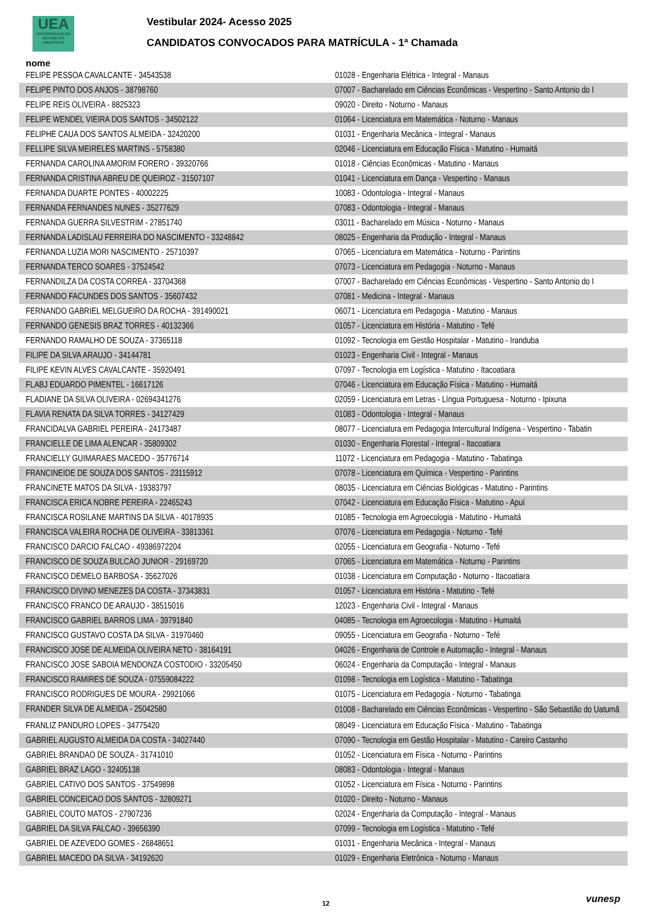UEA
UNIVERSIDADE DO ESTADO DO AMAZONAS
Vestibular 2024- Acesso 2025
CANDIDATOS CONVOCADOS PARA MATRÍCULA - 1ª Chamada
nome
| FELIPE PESSOA CAVALCANTE - 34543538 | 01028 - Engenharia Elétrica - Integral - Manaus |
| FELIPE PINTO DOS ANJOS - 38798760 | 07007 - Bacharelado em Ciências Econômicas - Vespertino - Santo Antonio do I |
| FELIPE REIS OLIVEIRA - 8825323 | 09020 - Direito - Noturno - Manaus |
| FELIPE WENDEL VIEIRA DOS SANTOS - 34502122 | 01064 - Licenciatura em Matemática - Noturno - Manaus |
| FELIPHE CAUA DOS SANTOS ALMEIDA - 32420200 | 01031 - Engenharia Mecânica - Integral - Manaus |
| FELLIPE SILVA MEIRELES MARTINS - 5758380 | 02046 - Licenciatura em Educação Física - Matutino - Humaitá |
| FERNANDA CAROLINA AMORIM FORERO - 39320766 | 01018 - Ciências Econômicas - Matutino - Manaus |
| FERNANDA CRISTINA ABREU DE QUEIROZ - 31507107 | 01041 - Licenciatura em Dança - Vespertino - Manaus |
| FERNANDA DUARTE PONTES - 40002225 | 10083 - Odontologia - Integral - Manaus |
| FERNANDA FERNANDES NUNES - 35277629 | 07083 - Odontologia - Integral - Manaus |
| FERNANDA GUERRA SILVESTRIM - 27851740 | 03011 - Bacharelado em Música - Noturno - Manaus |
| FERNANDA LADISLAU FERREIRA DO NASCIMENTO - 33248842 | 08025 - Engenharia da Produção - Integral - Manaus |
| FERNANDA LUZIA MORI NASCIMENTO - 25710397 | 07065 - Licenciatura em Matemática - Noturno - Parintins |
| FERNANDA TERCO SOARES - 37524542 | 07073 - Licenciatura em Pedagogia - Noturno - Manaus |
| FERNANDILZA DA COSTA CORREA - 33704368 | 07007 - Bacharelado em Ciências Econômicas - Vespertino - Santo Antonio do I |
| FERNANDO FACUNDES DOS SANTOS - 35607432 | 07081 - Medicina - Integral - Manaus |
| FERNANDO GABRIEL MELGUEIRO DA ROCHA - 391490021 | 06071 - Licenciatura em Pedagogia - Matutino - Manaus |
| FERNANDO GENESIS BRAZ TORRES - 40132366 | 01057 - Licenciatura em História - Matutino - Tefé |
| FERNANDO RAMALHO DE SOUZA - 37365118 | 01092 - Tecnologia em Gestão Hospitalar - Matutino - Iranduba |
| FILIPE DA SILVA ARAUJO - 34144781 | 01023 - Engenharia Civil - Integral - Manaus |
| FILIPE KEVIN ALVES CAVALCANTE - 35920491 | 07097 - Tecnologia em Logística - Matutino - Itacoatiara |
| FLABJ EDUARDO PIMENTEL - 16617126 | 07046 - Licenciatura em Educação Física - Matutino - Humaitá |
| FLADIANE DA SILVA OLIVEIRA - 02694341276 | 02059 - Licenciatura em Letras - Língua Portuguesa - Noturno - Ipixuna |
| FLAVIA RENATA DA SILVA TORRES - 34127429 | 01083 - Odontologia - Integral - Manaus |
| FRANCIDALVA GABRIEL PEREIRA - 24173487 | 08077 - Licenciatura em Pedagogia Intercultural Indígena - Vespertino - Tabatin |
| FRANCIELLE DE LIMA ALENCAR - 35809302 | 01030 - Engenharia Florestal - Integral - Itacoatiara |
| FRANCIELLY GUIMARAES MACEDO - 35776714 | 11072 - Licenciatura em Pedagogia - Matutino - Tabatinga |
| FRANCINEIDE DE SOUZA DOS SANTOS - 23115912 | 07078 - Licenciatura em Química - Vespertino - Parintins |
| FRANCINETE MATOS DA SILVA - 19383797 | 08035 - Licenciatura em Ciências Biológicas - Matutino - Parintins |
| FRANCISCA ERICA NOBRE PEREIRA - 22465243 | 07042 - Licenciatura em Educação Física - Matutino - Apuí |
| FRANCISCA ROSILANE MARTINS DA SILVA - 40178935 | 01085 - Tecnologia em Agroecologia - Matutino - Humaitá |
| FRANCISCA VALEIRA ROCHA DE OLIVEIRA - 33813361 | 07076 - Licenciatura em Pedagogia - Noturno - Tefé |
| FRANCISCO DARCIO FALCAO - 49386972204 | 02055 - Licenciatura em Geografia - Noturno - Tefé |
| FRANCISCO DE SOUZA BULCAO JUNIOR - 29169720 | 07065 - Licenciatura em Matemática - Noturno - Parintins |
| FRANCISCO DEMELO BARBOSA - 35627026 | 01038 - Licenciatura em Computação - Noturno - Itacoatiara |
| FRANCISCO DIVINO MENEZES DA COSTA - 37343831 | 01057 - Licenciatura em História - Matutino - Tefé |
| FRANCISCO FRANCO DE ARAUJO - 38515016 | 12023 - Engenharia Civil - Integral - Manaus |
| FRANCISCO GABRIEL BARROS LIMA - 39791840 | 04085 - Tecnologia em Agroecologia - Matutino - Humaitá |
| FRANCISCO GUSTAVO COSTA DA SILVA - 31970460 | 09055 - Licenciatura em Geografia - Noturno - Tefé |
| FRANCISCO JOSE DE ALMEIDA OLIVEIRA NETO - 38164191 | 04026 - Engenharia de Controle e Automação - Integral - Manaus |
| FRANCISCO JOSE SABOIA MENDONZA COSTODIO - 33205450 | 06024 - Engenharia da Computação - Integral - Manaus |
| FRANCISCO RAMIRES DE SOUZA - 07559084222 | 01098 - Tecnologia em Logística - Matutino - Tabatinga |
| FRANCISCO RODRIGUES DE MOURA - 29921066 | 01075 - Licenciatura em Pedagogia - Noturno - Tabatinga |
| FRANDER SILVA DE ALMEIDA - 25042580 | 01008 - Bacharelado em Ciências Econômicas - Vespertino - São Sebastião do Uatumã |
| FRANLIZ PANDURO LOPES - 34775420 | 08049 - Licenciatura em Educação Física - Matutino - Tabatinga |
| GABRIEL AUGUSTO ALMEIDA DA COSTA - 34027440 | 07090 - Tecnologia em Gestão Hospitalar - Matutino - Careiro Castanho |
| GABRIEL BRANDAO DE SOUZA - 31741010 | 01052 - Licenciatura em Física - Noturno - Parintins |
| GABRIEL BRAZ LAGO - 32405138 | 08083 - Odontologia - Integral - Manaus |
| GABRIEL CATIVO DOS SANTOS - 37549898 | 01052 - Licenciatura em Física - Noturno - Parintins |
| GABRIEL CONCEICAO DOS SANTOS - 32809271 | 01020 - Direito - Noturno - Manaus |
| GABRIEL COUTO MATOS - 27907236 | 02024 - Engenharia da Computação - Integral - Manaus |
| GABRIEL DA SILVA FALCAO - 39656390 | 07099 - Tecnologia em Logística - Matutino - Tefé |
| GABRIEL DE AZEVEDO GOMES - 26848651 | 01031 - Engenharia Mecânica - Integral - Manaus |
| GABRIEL MACEDO DA SILVA - 34192620 | 01029 - Engenharia Eletrônica - Noturno - Manaus |
12 vunesp